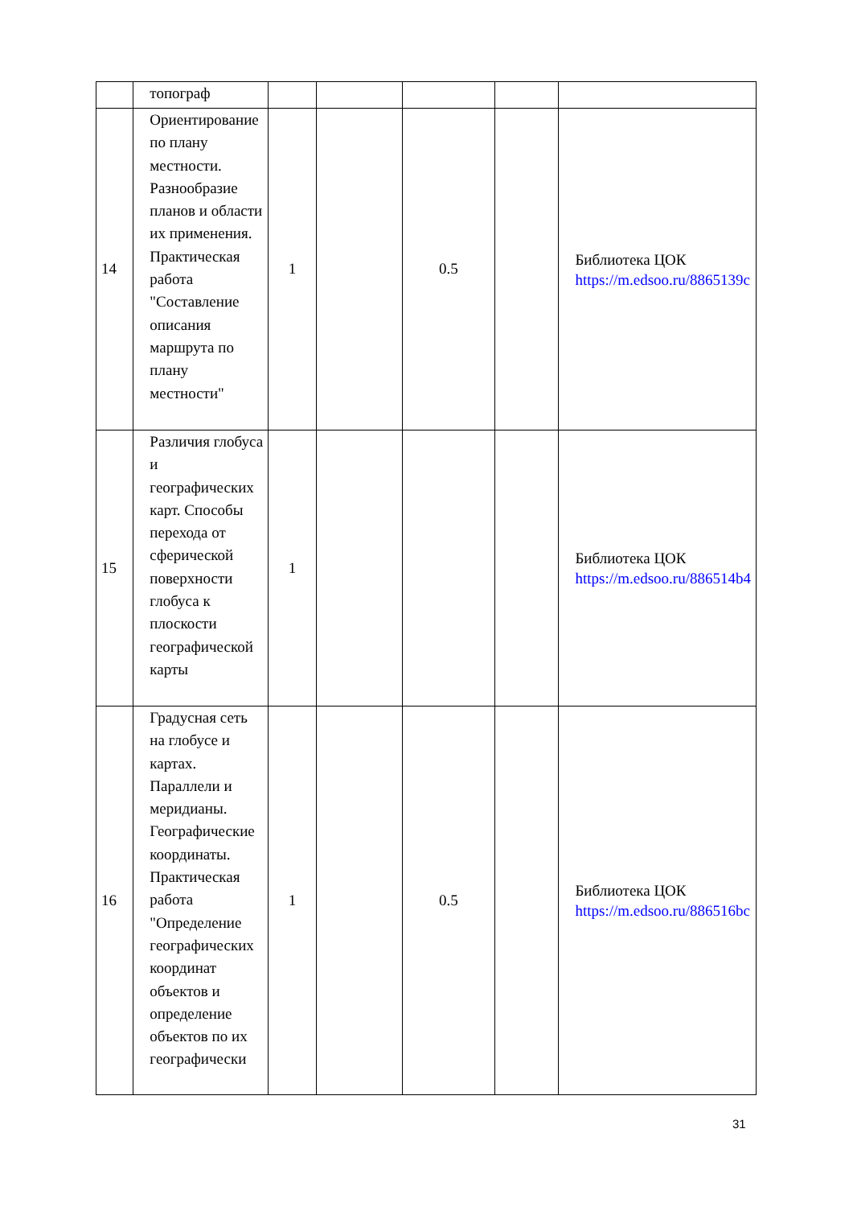| | топограф | | | | | |
| 14 | Ориентирование по плану местности. Разнообразие планов и области их применения. Практическая работа "Составление описания маршрута по плану местности" | 1 | | 0.5 | | Библиотека ЦОК https://m.edsoo.ru/8865139c |
| 15 | Различия глобуса и географических карт. Способы перехода от сферической поверхности глобуса к плоскости географической карты | 1 | | | | Библиотека ЦОК https://m.edsoo.ru/886514b4 |
| 16 | Градусная сеть на глобусе и картах. Параллели и меридианы. Географические координаты. Практическая работа "Определение географических координат объектов и определение объектов по их географически | 1 | | 0.5 | | Библиотека ЦОК https://m.edsoo.ru/886516bc |
31